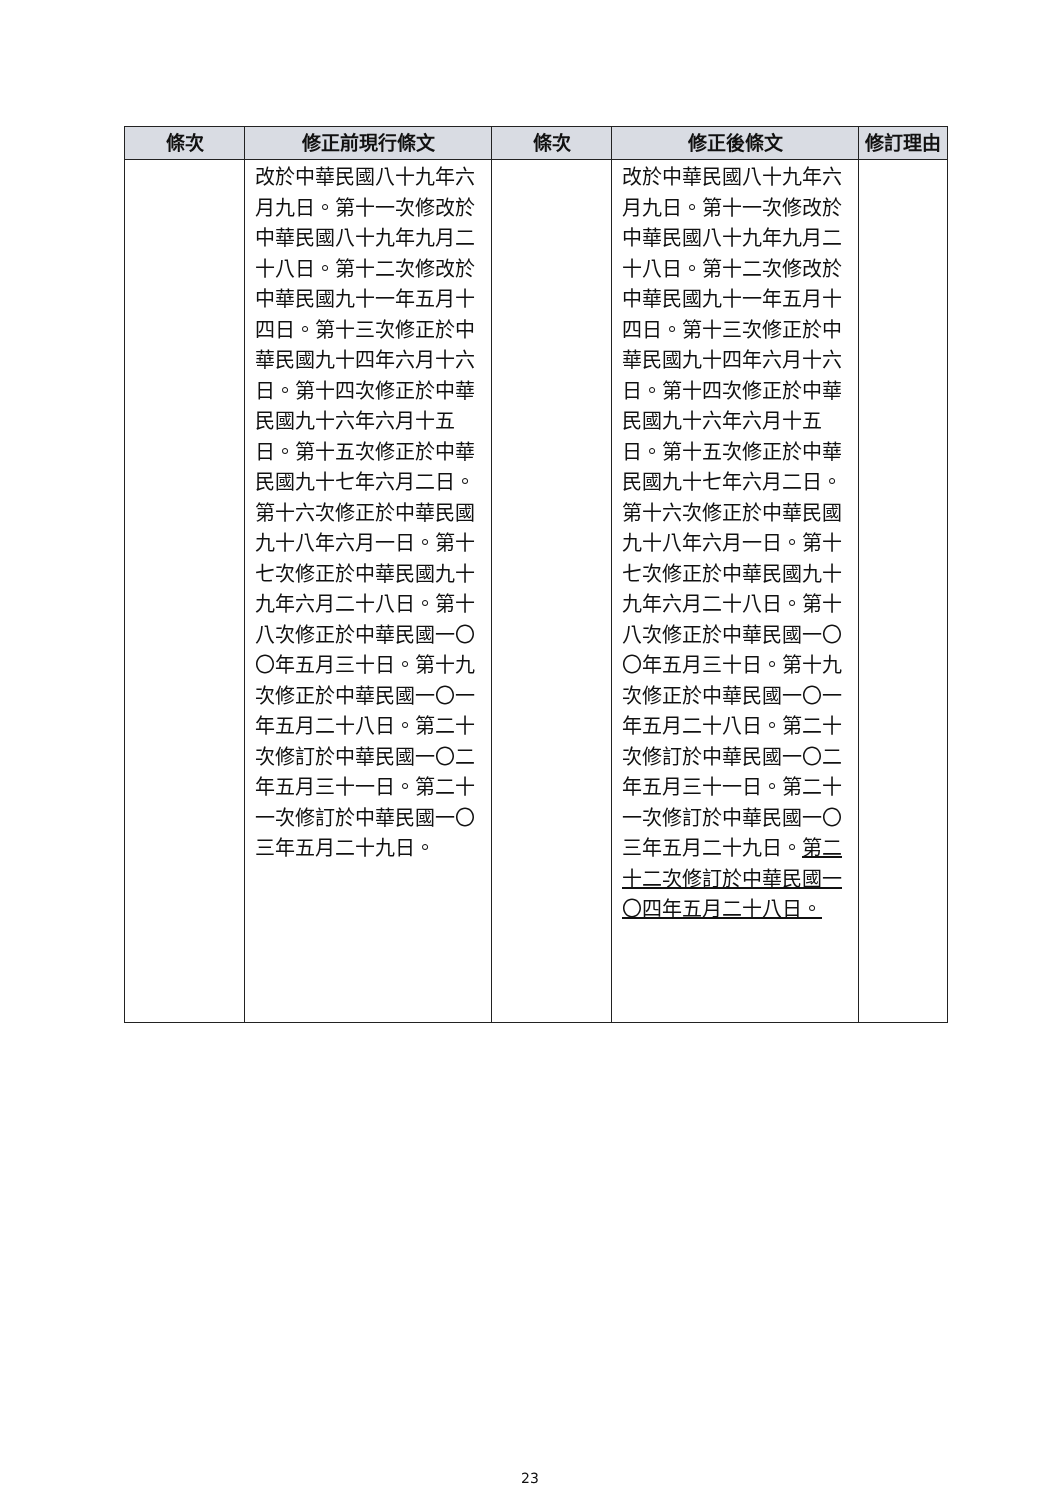| 條次 | 修正前現行條文 | 條次 | 修正後條文 | 修訂理由 |
| --- | --- | --- | --- | --- |
| | 改於中華民國八十九年六月九日。第十一次修改於中華民國八十九年九月二十八日。第十二次修改於中華民國九十一年五月十四日。第十三次修正於中華民國九十四年六月十六日。第十四次修正於中華民國九十六年六月十五日。第十五次修正於中華民國九十七年六月二日。第十六次修正於中華民國九十八年六月一日。第十七次修正於中華民國九十九年六月二十八日。第十八次修正於中華民國一〇〇年五月三十日。第十九次修正於中華民國一〇一年五月二十八日。第二十次修訂於中華民國一〇二年五月三十一日。第二十一次修訂於中華民國一〇三年五月二十九日。 | | 改於中華民國八十九年六月九日。第十一次修改於中華民國八十九年九月二十八日。第十二次修改於中華民國九十一年五月十四日。第十三次修正於中華民國九十四年六月十六日。第十四次修正於中華民國九十六年六月十五日。第十五次修正於中華民國九十七年六月二日。第十六次修正於中華民國九十八年六月一日。第十七次修正於中華民國九十九年六月二十八日。第十八次修正於中華民國一〇〇年五月三十日。第十九次修正於中華民國一〇一年五月二十八日。第二十次修訂於中華民國一〇二年五月三十一日。第二十一次修訂於中華民國一〇三年五月二十九日。 第二十二次修訂於中華民國一〇四年五月二十八日。 | |
23